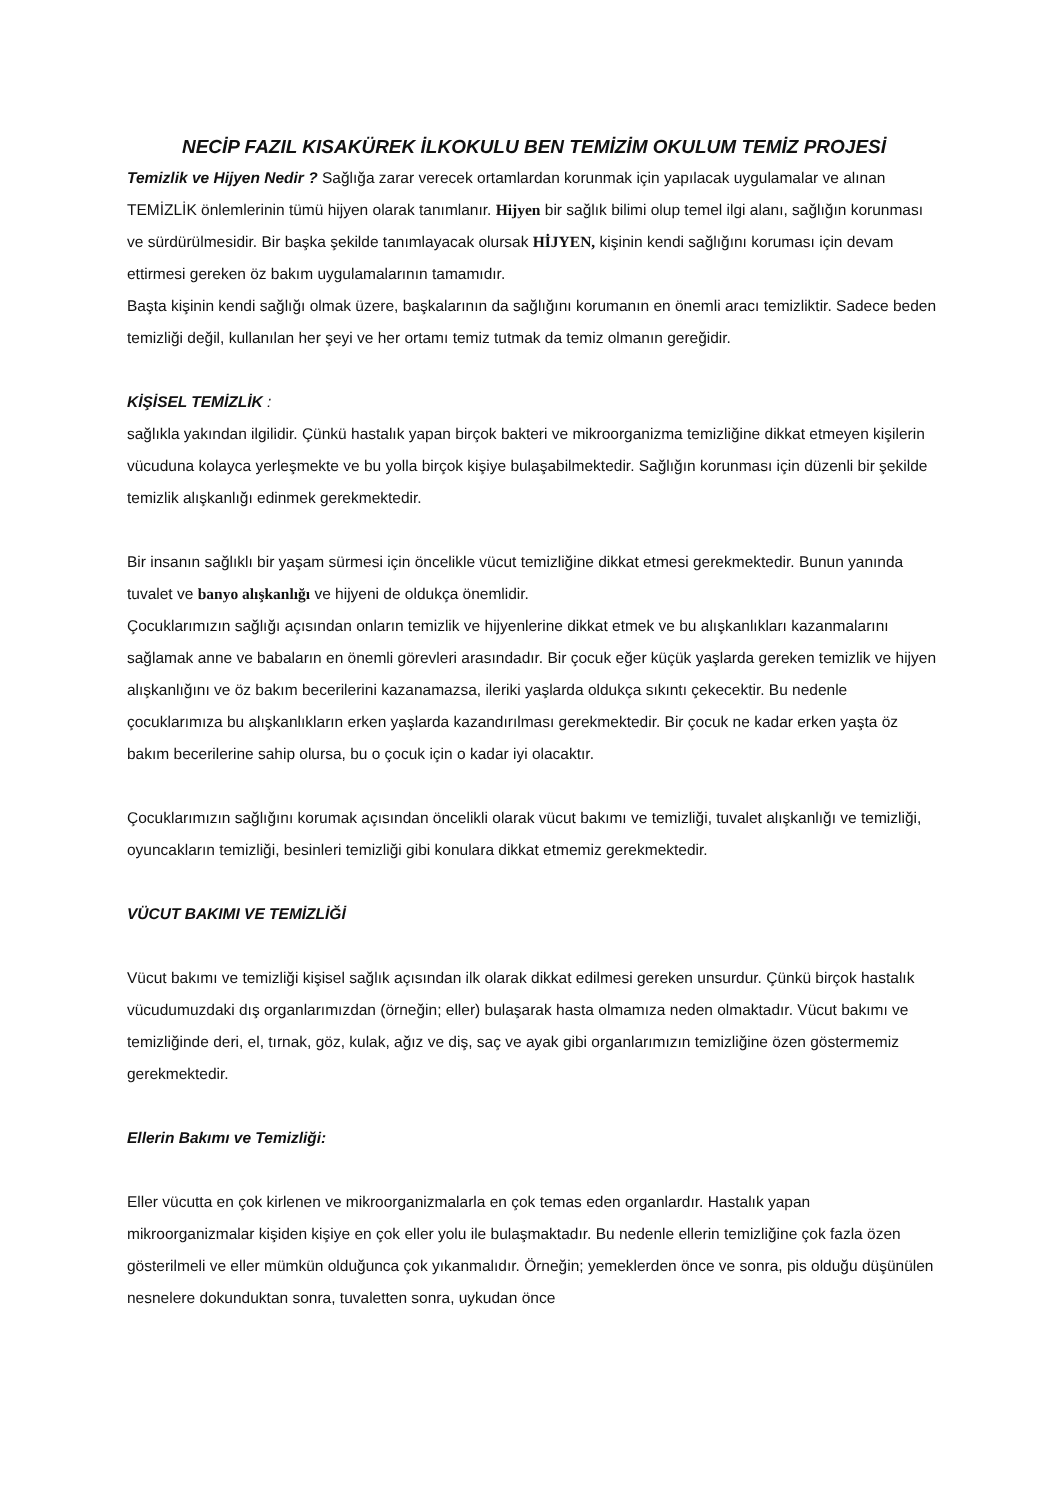NECİP FAZIL KISAKÜREK İLKOKULU BEN TEMİZİM OKULUM TEMİZ PROJESİ
Temizlik ve Hijyen Nedir ? Sağlığa zarar verecek ortamlardan korunmak için yapılacak uygulamalar ve alınan TEMİZLİK önlemlerinin tümü hijyen olarak tanımlanır. Hijyen bir sağlık bilimi olup temel ilgi alanı, sağlığın korunması ve sürdürülmesidir. Bir başka şekilde tanımlayacak olursak HİJYEN, kişinin kendi sağlığını koruması için devam ettirmesi gereken öz bakım uygulamalarının tamamıdır.
Başta kişinin kendi sağlığı olmak üzere, başkalarının da sağlığını korumanın en önemli aracı temizliktir. Sadece beden temizliği değil, kullanılan her şeyi ve her ortamı temiz tutmak da temiz olmanın gereğidir.
KİŞİSEL TEMİZLİK :
sağlıkla yakından ilgilidir. Çünkü hastalık yapan birçok bakteri ve mikroorganizma temizliğine dikkat etmeyen kişilerin vücuduna kolayca yerleşmekte ve bu yolla birçok kişiye bulaşabilmektedir. Sağlığın korunması için düzenli bir şekilde temizlik alışkanlığı edinmek gerekmektedir.
Bir insanın sağlıklı bir yaşam sürmesi için öncelikle vücut temizliğine dikkat etmesi gerekmektedir. Bunun yanında tuvalet ve banyo alışkanlığı ve hijyeni de oldukça önemlidir.
Çocuklarımızın sağlığı açısından onların temizlik ve hijyenlerine dikkat etmek ve bu alışkanlıkları kazanmalarını sağlamak anne ve babaların en önemli görevleri arasındadır. Bir çocuk eğer küçük yaşlarda gereken temizlik ve hijyen alışkanlığını ve öz bakım becerilerini kazanamazsa, ileriki yaşlarda oldukça sıkıntı çekecektir. Bu nedenle çocuklarımıza bu alışkanlıkların erken yaşlarda kazandırılması gerekmektedir. Bir çocuk ne kadar erken yaşta öz bakım becerilerine sahip olursa, bu o çocuk için o kadar iyi olacaktır.
Çocuklarımızın sağlığını korumak açısından öncelikli olarak vücut bakımı ve temizliği, tuvalet alışkanlığı ve temizliği, oyuncakların temizliği, besinleri temizliği gibi konulara dikkat etmemiz gerekmektedir.
VÜCUT BAKIMI VE TEMİZLİĞİ
Vücut bakımı ve temizliği kişisel sağlık açısından ilk olarak dikkat edilmesi gereken unsurdur. Çünkü birçok hastalık vücudumuzdaki dış organlarımızdan (örneğin; eller) bulaşarak hasta olmamıza neden olmaktadır. Vücut bakımı ve temizliğinde deri, el, tırnak, göz, kulak, ağız ve diş, saç ve ayak gibi organlarımızın temizliğine özen göstermemiz gerekmektedir.
Ellerin Bakımı ve Temizliği:
Eller vücutta en çok kirlenen ve mikroorganizmalarla en çok temas eden organlardır. Hastalık yapan mikroorganizmalar kişiden kişiye en çok eller yolu ile bulaşmaktadır. Bu nedenle ellerin temizliğine çok fazla özen gösterilmeli ve eller mümkün olduğunca çok yıkanmalıdır. Örneğin; yemeklerden önce ve sonra, pis olduğu düşünülen nesnelere dokunduktan sonra, tuvaletten sonra, uykudan önce